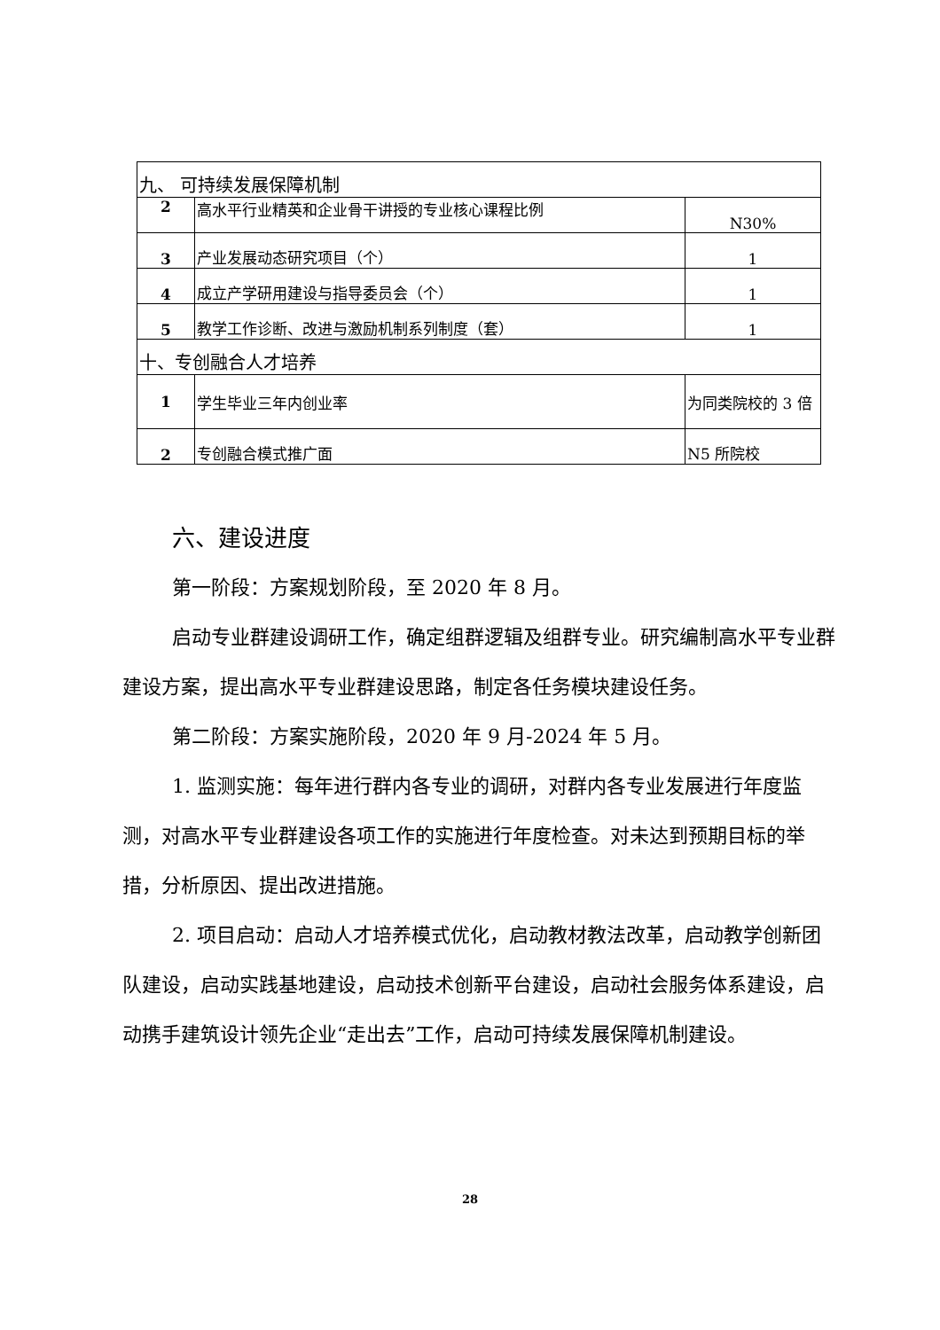| 九、 可持续发展保障机制 | | |
| 2 | 高水平行业精英和企业骨干讲授的专业核心课程比例 | N30% |
| 3 | 产业发展动态研究项目（个） | 1 |
| 4 | 成立产学研用建设与指导委员会（个） | 1 |
| 5 | 教学工作诊断、改进与激励机制系列制度（套） | 1 |
| 十、专创融合人才培养 | | |
| 1 | 学生毕业三年内创业率 | 为同类院校的 3 倍 |
| 2 | 专创融合模式推广面 | N5 所院校 |
六、建设进度
第一阶段：方案规划阶段，至 2020 年 8 月。
启动专业群建设调研工作，确定组群逻辑及组群专业。研究编制高水平专业群建设方案，提出高水平专业群建设思路，制定各任务模块建设任务。
第二阶段：方案实施阶段，2020 年 9 月-2024 年 5 月。
1. 监测实施：每年进行群内各专业的调研，对群内各专业发展进行年度监测，对高水平专业群建设各项工作的实施进行年度检查。对未达到预期目标的举措，分析原因、提出改进措施。
2. 项目启动：启动人才培养模式优化，启动教材教法改革，启动教学创新团队建设，启动实践基地建设，启动技术创新平台建设，启动社会服务体系建设，启动携手建筑设计领先企业“走出去”工作，启动可持续发展保障机制建设。
28